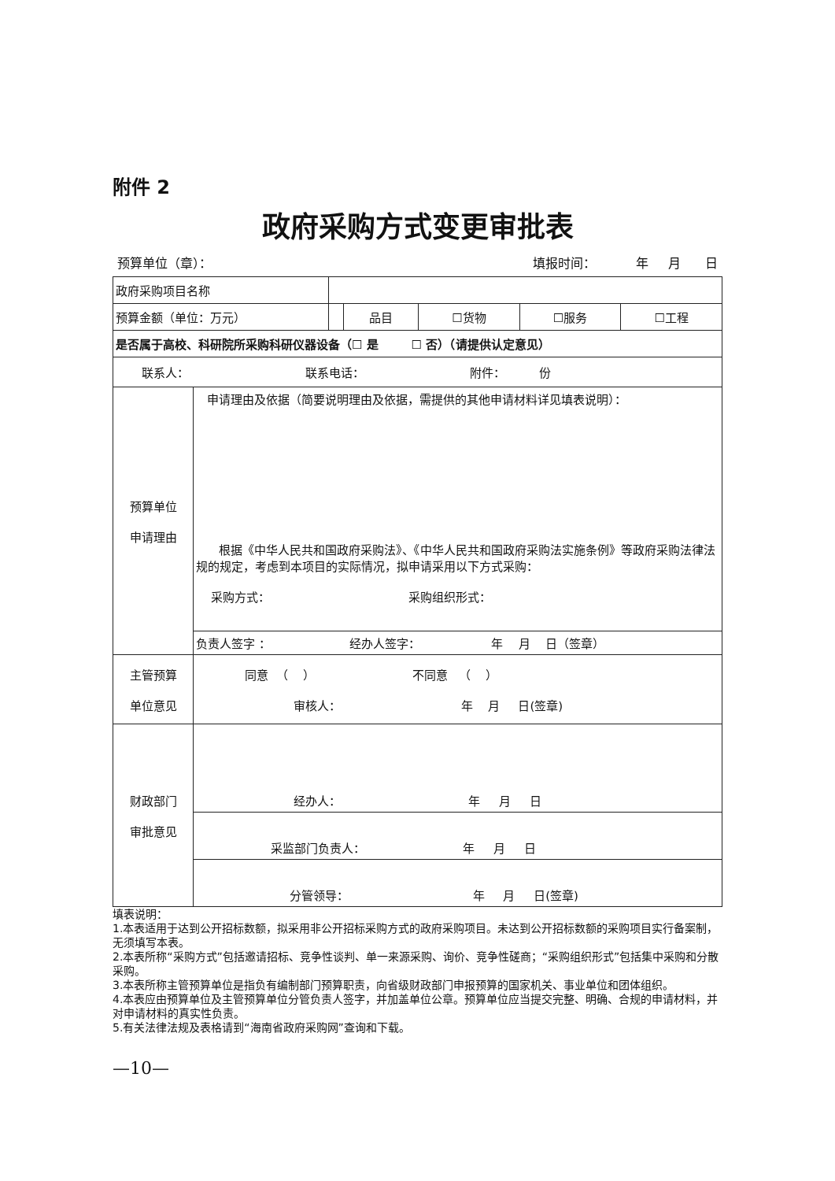附件 2
政府采购方式变更审批表
预算单位（章）： 填报时间： 年 月 日
| 政府采购项目名称 | | | | | | |
| 预算金额（单位：万元） | | | 品目 | ☐货物 | ☐服务 | ☐工程 |
| 是否属于高校、科研院所采购科研仪器设备（☐ 是 ☐ 否）（请提供认定意见） | | | | | | |
| 联系人： 联系电话： 附件： 份 | | | | | | |
| 预算单位 申请理由 | 申请理由及依据（简要说明理由及依据，需提供的其他申请材料详见填表说明）： 根据《中华人民共和国政府采购法》、《中华人民共和国政府采购法实施条例》等政府采购法律法规的规定，考虑到本项目的实际情况，拟申请采用以下方式采购： 采购方式： 采购组织形式： | | | | | |
| | 负责人签字 ： 经办人签字： 年 月 日（签章） | | | | | |
| 主管预算 单位意见 | 同意 （ ） 不同意 （ ） 审核人： 年 月 日(签章) | | | | | |
| 财政部门 审批意见 | 经办人： 年 月 日 | | | | | |
| | 采监部门负责人： 年 月 日 | | | | | |
| | 分管领导： 年 月 日(签章) | | | | | |
填表说明：
1.本表适用于达到公开招标数额，拟采用非公开招标采购方式的政府采购项目。未达到公开招标数额的采购项目实行备案制，无须填写本表。
2.本表所称“采购方式”包括邀请招标、竞争性谈判、单一来源采购、询价、竞争性磋商；“采购组织形式”包括集中采购和分散采购。
3.本表所称主管预算单位是指负有编制部门预算职责，向省级财政部门申报预算的国家机关、事业单位和团体组织。
4.本表应由预算单位及主管预算单位分管负责人签字，并加盖单位公章。预算单位应当提交完整、明确、合规的申请材料，并对申请材料的真实性负责。
5.有关法律法规及表格请到“海南省政府采购网”查询和下载。
—10—